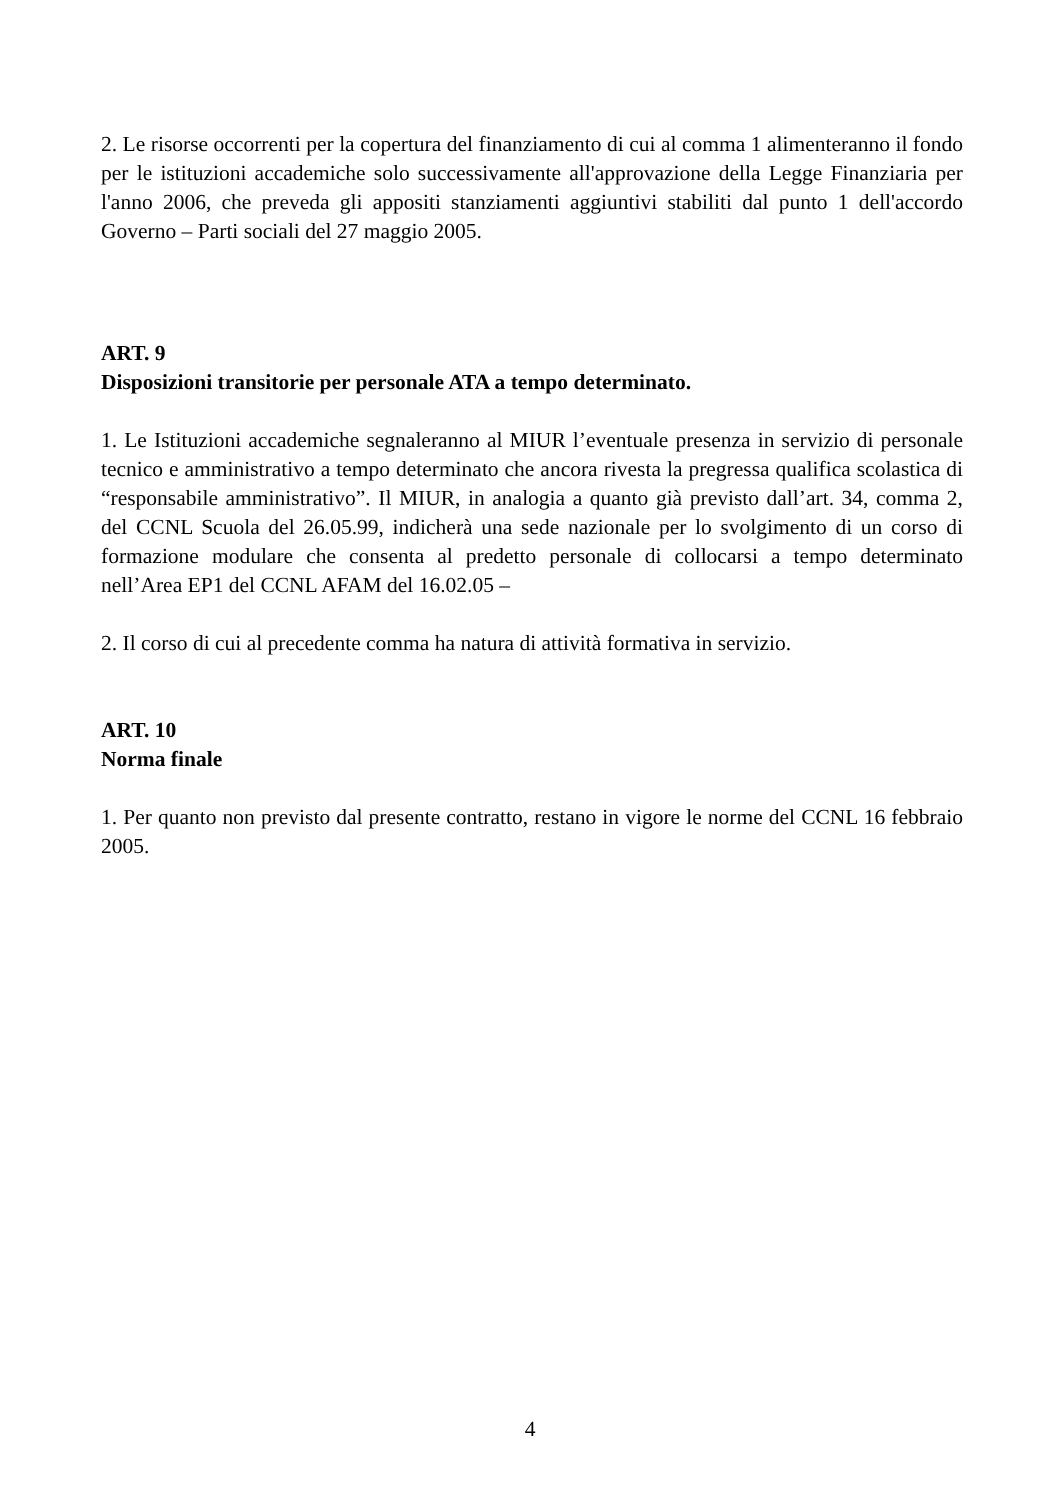2. Le risorse occorrenti per la copertura del finanziamento di cui al comma 1 alimenteranno il fondo per le istituzioni accademiche solo successivamente all'approvazione della Legge Finanziaria per l'anno 2006, che preveda gli appositi stanziamenti aggiuntivi stabiliti dal punto 1 dell'accordo Governo – Parti sociali del 27 maggio 2005.
ART. 9
Disposizioni transitorie per personale ATA a tempo determinato.
1. Le Istituzioni accademiche segnaleranno al MIUR l’eventuale presenza in servizio di personale tecnico e amministrativo a tempo determinato che ancora rivesta la pregressa qualifica scolastica di “responsabile amministrativo”. Il MIUR, in analogia a quanto già previsto dall’art. 34, comma 2, del CCNL Scuola del 26.05.99, indicherà una sede nazionale per lo svolgimento di un corso di formazione modulare che consenta al predetto personale di collocarsi a tempo determinato nell’Area EP1 del CCNL AFAM del 16.02.05 –
2. Il corso di cui al precedente comma ha natura di attività formativa in servizio.
ART. 10
Norma finale
1. Per quanto non previsto dal presente contratto, restano in vigore le norme del CCNL 16 febbraio 2005.
4